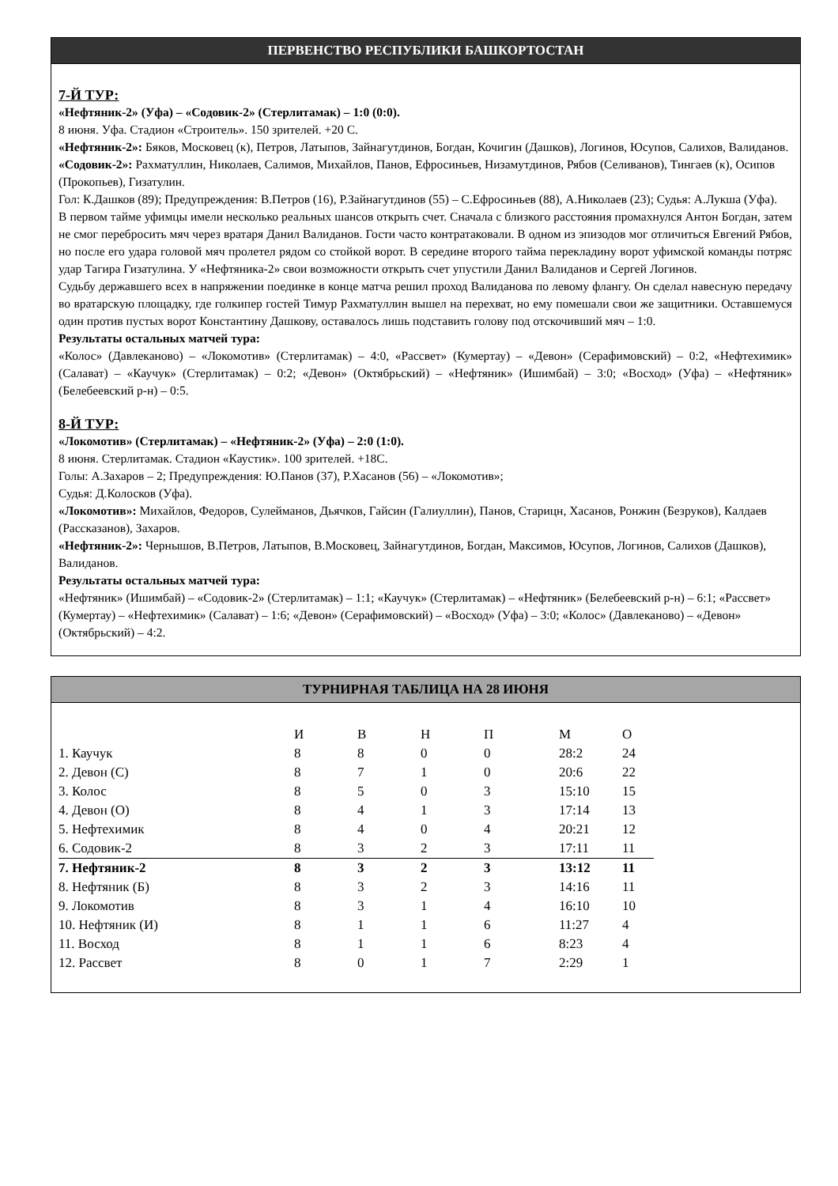ПЕРВЕНСТВО РЕСПУБЛИКИ БАШКОРТОСТАН
7-Й ТУР:
«Нефтяник-2» (Уфа) – «Содовик-2» (Стерлитамак) – 1:0 (0:0).
8 июня. Уфа. Стадион «Строитель». 150 зрителей. +20 С.
«Нефтяник-2»: Бяков, Московец (к), Петров, Латыпов, Зайнагутдинов, Богдан, Кочигин (Дашков), Логинов, Юсупов, Салихов, Валиданов.
«Содовик-2»: Рахматуллин, Николаев, Салимов, Михайлов, Панов, Ефросиньев, Низамутдинов, Рябов (Селиванов), Тингаев (к), Осипов (Прокопьев), Гизатулин.
Гол: К.Дашков (89); Предупреждения: В.Петров (16), Р.Зайнагутдинов (55) – С.Ефросиньев (88), А.Николаев (23); Судья: А.Лукша (Уфа).
В первом тайме уфимцы имели несколько реальных шансов открыть счет. Сначала с близкого расстояния промахнулся Антон Богдан, затем не смог перебросить мяч через вратаря Данил Валиданов. Гости часто контратаковали. В одном из эпизодов мог отличиться Евгений Рябов, но после его удара головой мяч пролетел рядом со стойкой ворот. В середине второго тайма перекладину ворот уфимской команды потряс удар Тагира Гизатулина. У «Нефтяника-2» свои возможности открыть счет упустили Данил Валиданов и Сергей Логинов.
Судьбу державшего всех в напряжении поединке в конце матча решил проход Валиданова по левому флангу. Он сделал навесную передачу во вратарскую площадку, где голкипер гостей Тимур Рахматуллин вышел на перехват, но ему помешали свои же защитники. Оставшемуся один против пустых ворот Константину Дашкову, оставалось лишь подставить голову под отскочивший мяч – 1:0.
Результаты остальных матчей тура:
«Колос» (Давлеканово) – «Локомотив» (Стерлитамак) – 4:0, «Рассвет» (Кумертау) – «Девон» (Серафимовский) – 0:2, «Нефтехимик» (Салават) – «Каучук» (Стерлитамак) – 0:2; «Девон» (Октябрьский) – «Нефтяник» (Ишимбай) – 3:0; «Восход» (Уфа) – «Нефтяник» (Белебеевский р-н) – 0:5.
8-Й ТУР:
«Локомотив» (Стерлитамак) – «Нефтяник-2» (Уфа) – 2:0 (1:0).
8 июня. Стерлитамак. Стадион «Каустик». 100 зрителей. +18С.
Голы: А.Захаров – 2; Предупреждения: Ю.Панов (37), Р.Хасанов (56) – «Локомотив»;
Судья: Д.Колосков (Уфа).
«Локомотив»: Михайлов, Федоров, Сулейманов, Дьячков, Гайсин (Галиуллин), Панов, Старицн, Хасанов, Ронжин (Безруков), Калдаев (Рассказанов), Захаров.
«Нефтяник-2»: Чернышов, В.Петров, Латыпов, В.Московец, Зайнагутдинов, Богдан, Максимов, Юсупов, Логинов, Салихов (Дашков), Валиданов.
Результаты остальных матчей тура:
«Нефтяник» (Ишимбай) – «Содовик-2» (Стерлитамак) – 1:1; «Каучук» (Стерлитамак) – «Нефтяник» (Белебеевский р-н) – 6:1; «Рассвет» (Кумертау) – «Нефтехимик» (Салават) – 1:6; «Девон» (Серафимовский) – «Восход» (Уфа) – 3:0; «Колос» (Давлеканово) – «Девон» (Октябрьский) – 4:2.
ТУРНИРНАЯ ТАБЛИЦА НА 28 ИЮНЯ
| | И | В | Н | П | М | О |
| 1. Каучук | 8 | 8 | 0 | 0 | 28:2 | 24 |
| 2. Девон (С) | 8 | 7 | 1 | 0 | 20:6 | 22 |
| 3. Колос | 8 | 5 | 0 | 3 | 15:10 | 15 |
| 4. Девон (О) | 8 | 4 | 1 | 3 | 17:14 | 13 |
| 5. Нефтехимик | 8 | 4 | 0 | 4 | 20:21 | 12 |
| 6. Содовик-2 | 8 | 3 | 2 | 3 | 17:11 | 11 |
| 7. Нефтяник-2 | 8 | 3 | 2 | 3 | 13:12 | 11 |
| 8. Нефтяник (Б) | 8 | 3 | 2 | 3 | 14:16 | 11 |
| 9. Локомотив | 8 | 3 | 1 | 4 | 16:10 | 10 |
| 10. Нефтяник (И) | 8 | 1 | 1 | 6 | 11:27 | 4 |
| 11. Восход | 8 | 1 | 1 | 6 | 8:23 | 4 |
| 12. Рассвет | 8 | 0 | 1 | 7 | 2:29 | 1 |